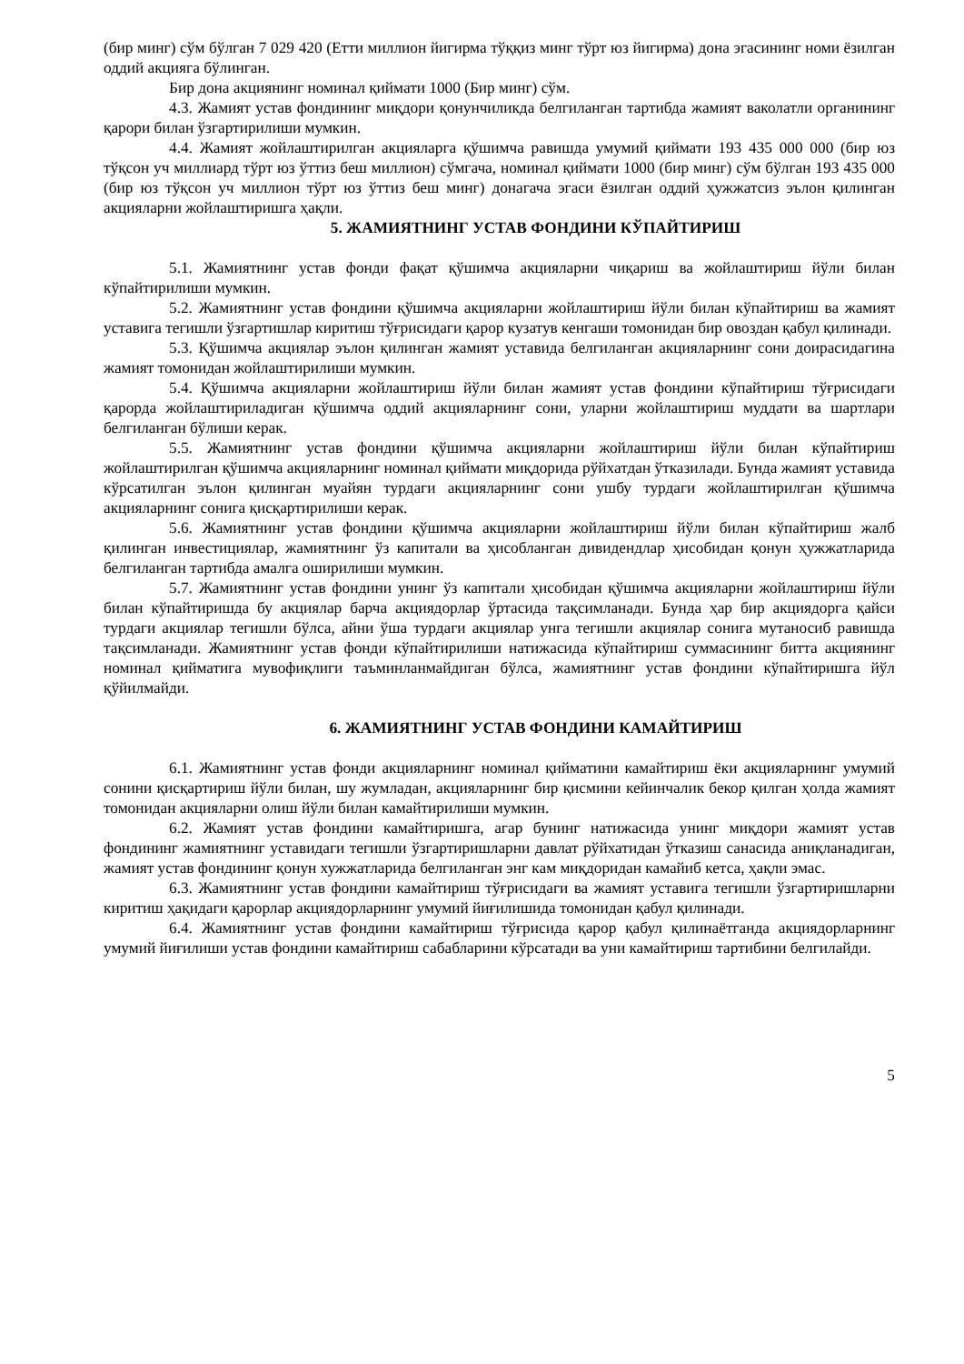(бир минг) сўм бўлган 7 029 420 (Етти миллион йигирма тўққиз минг тўрт юз йигирма) дона эгасининг номи ёзилган оддий акцияга бўлинган.
Бир дона акциянинг номинал қиймати 1000 (Бир минг) сўм.
4.3. Жамият устав фондининг миқдори қонунчиликда белгиланган тартибда жамият ваколатли органининг қарори билан ўзгартирилиши мумкин.
4.4. Жамият жойлаштирилган акцияларга қўшимча равишда умумий қиймати 193 435 000 000 (бир юз тўқсон уч миллиард тўрт юз ўттиз беш миллион) сўмгача, номинал қиймати 1000 (бир минг) сўм бўлган 193 435 000 (бир юз тўқсон уч миллион тўрт юз ўттиз беш минг) донагача эгаси ёзилган оддий ҳужжатсиз эълон қилинган акцияларни жойлаштиришга ҳақли.
5. ЖАМИЯТНИНГ УСТАВ ФОНДИНИ КЎПАЙТИРИШ
5.1. Жамиятнинг устав фонди фақат қўшимча акцияларни чиқариш ва жойлаштириш йўли билан кўпайтирилиши мумкин.
5.2. Жамиятнинг устав фондини қўшимча акцияларни жойлаштириш йўли билан кўпайтириш ва жамият уставига тегишли ўзгартишлар киритиш тўғрисидаги қарор кузатув кенгаши томонидан бир овоздан қабул қилинади.
5.3. Қўшимча акциялар эълон қилинган жамият уставида белгиланган акцияларнинг сони доирасидагина жамият томонидан жойлаштирилиши мумкин.
5.4. Қўшимча акцияларни жойлаштириш йўли билан жамият устав фондини кўпайтириш тўғрисидаги қарорда жойлаштириладиган қўшимча оддий акцияларнинг сони, уларни жойлаштириш муддати ва шартлари белгиланган бўлиши керак.
5.5. Жамиятнинг устав фондини қўшимча акцияларни жойлаштириш йўли билан кўпайтириш жойлаштирилган қўшимча акцияларнинг номинал қиймати миқдорида рўйхатдан ўтказилади. Бунда жамият уставида кўрсатилган эълон қилинган муайян турдаги акцияларнинг сони ушбу турдаги жойлаштирилган қўшимча акцияларнинг сонига қисқартирилиши керак.
5.6. Жамиятнинг устав фондини қўшимча акцияларни жойлаштириш йўли билан кўпайтириш жалб қилинган инвестициялар, жамиятнинг ўз капитали ва ҳисобланган дивидендлар ҳисобидан қонун ҳужжатларида белгиланган тартибда амалга оширилиши мумкин.
5.7. Жамиятнинг устав фондини унинг ўз капитали ҳисобидан қўшимча акцияларни жойлаштириш йўли билан кўпайтиришда бу акциялар барча акциядорлар ўртасида тақсимланади. Бунда ҳар бир акциядорга қайси турдаги акциялар тегишли бўлса, айни ўша турдаги акциялар унга тегишли акциялар сонига мутаносиб равишда тақсимланади. Жамиятнинг устав фонди кўпайтирилиши натижасида кўпайтириш суммасининг битта акциянинг номинал қийматига мувофиқлиги таъминланмайдиган бўлса, жамиятнинг устав фондини кўпайтиришга йўл қўйилмайди.
6. ЖАМИЯТНИНГ УСТАВ ФОНДИНИ КАМАЙТИРИШ
6.1. Жамиятнинг устав фонди акцияларнинг номинал қийматини камайтириш ёки акцияларнинг умумий сонини қисқартириш йўли билан, шу жумладан, акцияларнинг бир қисмини кейинчалик бекор қилган ҳолда жамият томонидан акцияларни олиш йўли билан камайтирилиши мумкин.
6.2. Жамият устав фондини камайтиришга, агар бунинг натижасида унинг миқдори жамият устав фондининг жамиятнинг уставидаги тегишли ўзгартиришларни давлат рўйхатидан ўтказиш санасида аниқланадиган, жамият устав фондининг қонун хужжатларида белгиланган энг кам миқдоридан камайиб кетса, ҳақли эмас.
6.3. Жамиятнинг устав фондини камайтириш тўғрисидаги ва жамият уставига тегишли ўзгартиришларни киритиш ҳақидаги қарорлар акциядорларнинг умумий йиғилишида томонидан қабул қилинади.
6.4. Жамиятнинг устав фондини камайтириш тўғрисида қарор қабул қилинаётганда акциядорларнинг умумий йиғилиши устав фондини камайтириш сабабларини кўрсатади ва уни камайтириш тартибини белгилайди.
5